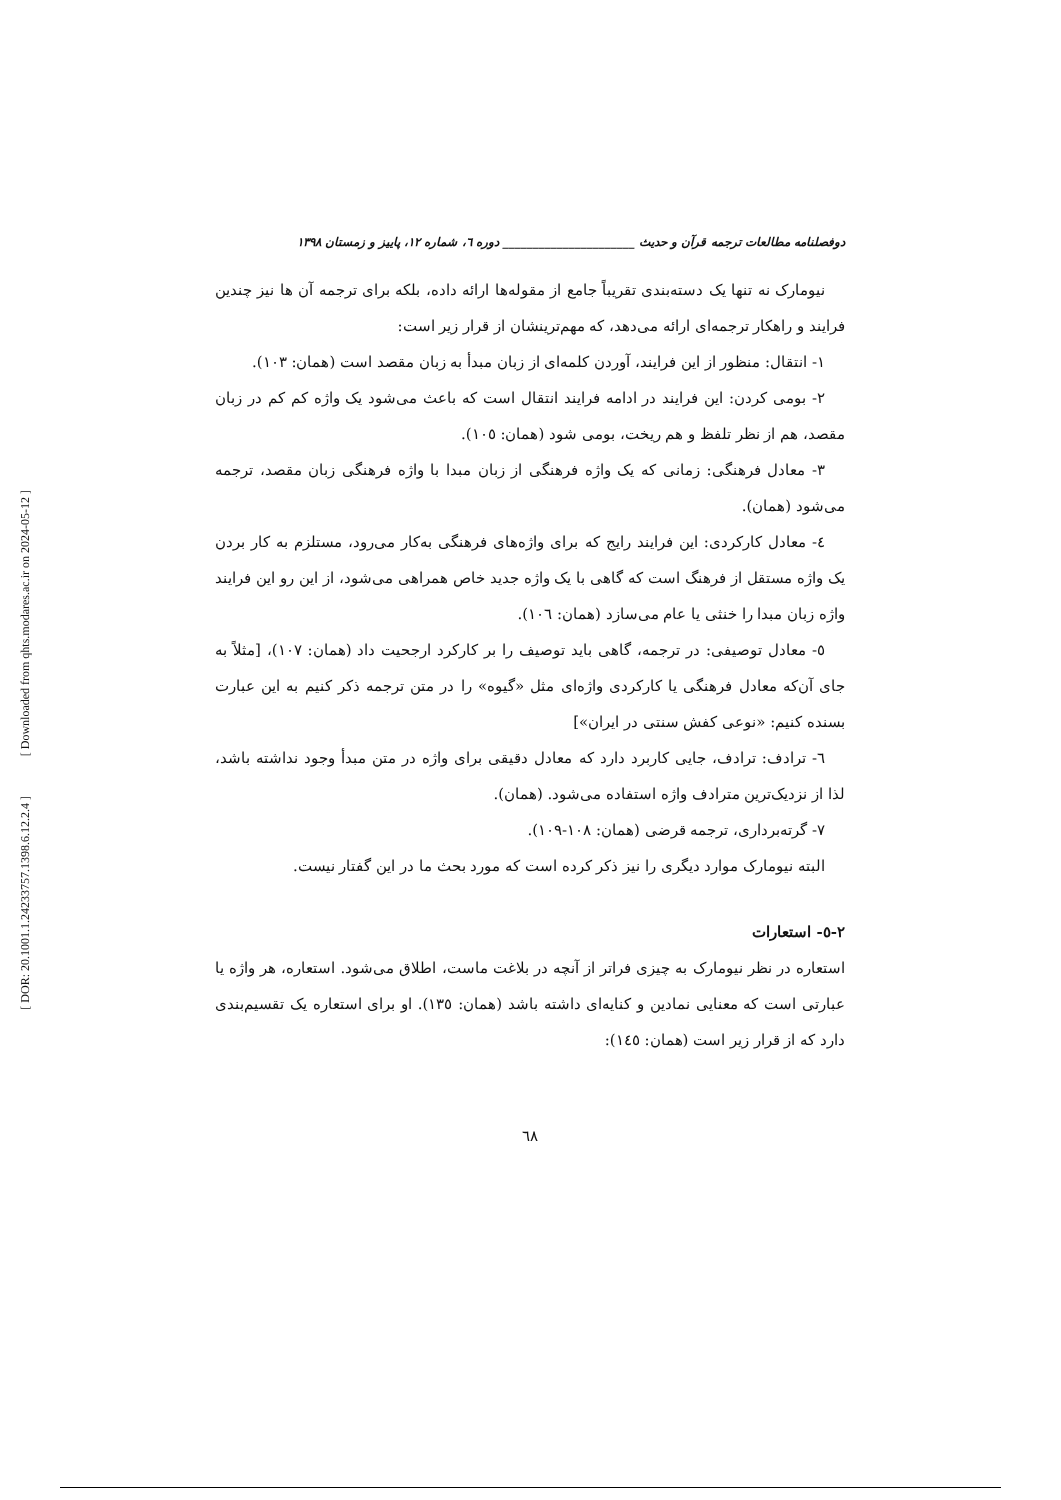[ Downloaded from qhts.modares.ac.ir on 2024-05-12 ]
[ DOR: 20.1001.1.24233757.1398.6.12.2.4 ]
دوفصلنامه مطالعات ترجمه قرآن و حدیث ______________________ دوره ٦، شماره ١٢، پاییز و زمستان ١٣٩٨
نیومارک نه تنها یک دسته‌بندی تقریباً جامع از مقوله‌ها ارائه داده، بلکه برای ترجمه آن ها نیز چندین فرایند و راهکار ترجمه‌ای ارائه می‌دهد، که مهم‌ترینشان از قرار زیر است:
١- انتقال: منظور از این فرایند، آوردن کلمه‌ای از زبان مبدأ به زبان مقصد است (همان: ١٠٣).
٢- بومی کردن: این فرایند در ادامه فرایند انتقال است که باعث می‌شود یک واژه کم کم در زبان مقصد، هم از نظر تلفظ و هم ریخت، بومی شود (همان: ١٠٥).
٣- معادل فرهنگی: زمانی که یک واژه فرهنگی از زبان مبدا با واژه فرهنگی زبان مقصد، ترجمه می‌شود (همان).
٤- معادل کارکردی: این فرایند رایج که برای واژه‌های فرهنگی به‌کار می‌رود، مستلزم به کار بردن یک واژه مستقل از فرهنگ است که گاهی با یک واژه جدید خاص همراهی می‌شود، از این رو این فرایند واژه زبان مبدا را خنثی یا عام می‌سازد (همان: ١٠٦).
٥- معادل توصیفی: در ترجمه، گاهی باید توصیف را بر کارکرد ارجحیت داد (همان: ١٠٧)، [مثلاً به جای آن‌که معادل فرهنگی یا کارکردی واژه‌ای مثل «گیوه» را در متن ترجمه ذکر کنیم به این عبارت بسنده کنیم: «نوعی کفش سنتی در ایران»]
٦- ترادف: ترادف، جایی کاربرد دارد که معادل دقیقی برای واژه در متن مبدأ وجود نداشته باشد، لذا از نزدیک‌ترین مترادف واژه استفاده می‌شود. (همان).
٧- گرته‌برداری، ترجمه قرضی (همان: ١٠٨-١٠٩).
البته نیومارک موارد دیگری را نیز ذکر کرده است که مورد بحث ما در این گفتار نیست.
٢-٥- استعارات
استعاره در نظر نیومارک به چیزی فراتر از آنچه در بلاغت ماست، اطلاق می‌شود. استعاره، هر واژه یا عبارتی است که معنایی نمادین و کنایه‌ای داشته باشد (همان: ١٣٥). او برای استعاره یک تقسیم‌بندی دارد که از قرار زیر است (همان: ١٤٥):
٦٨